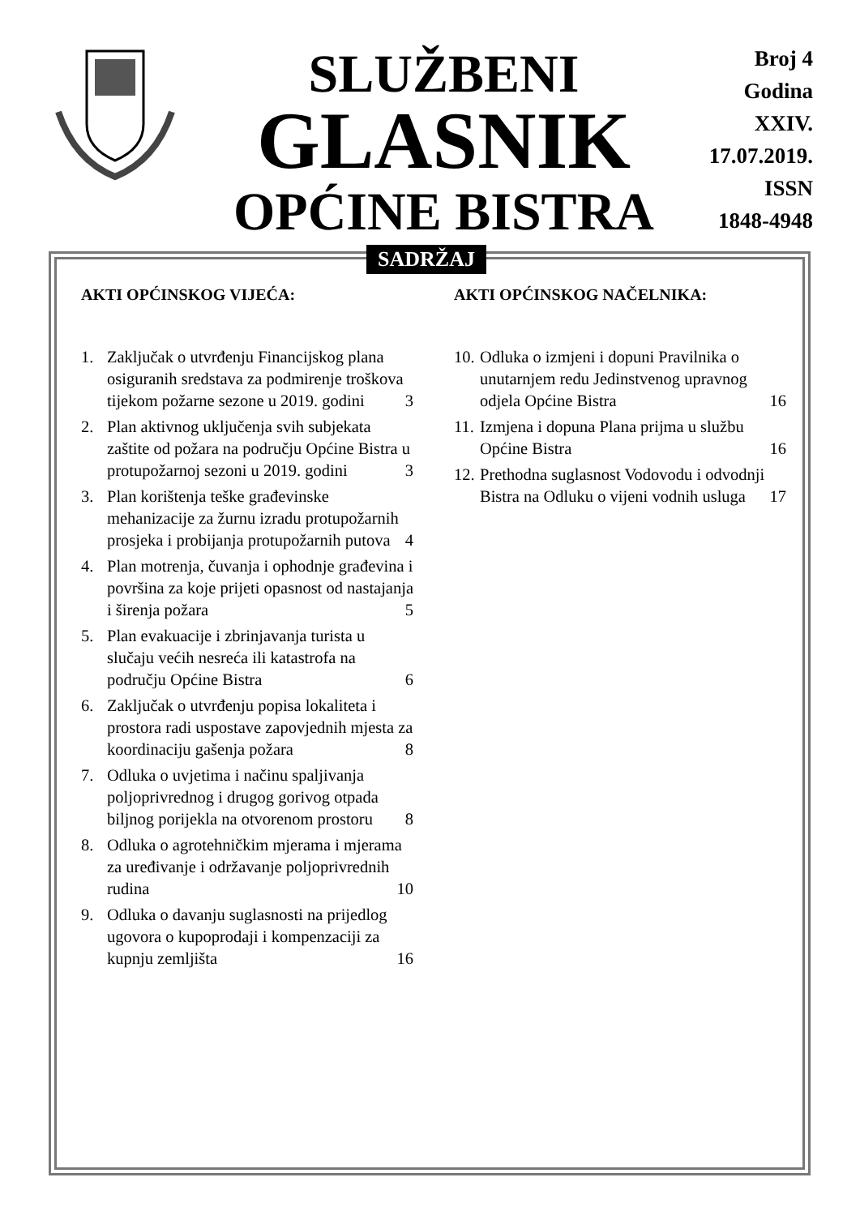SLUŽBENI
GLASNIK
OPĆINE BISTRA
Broj 4
Godina XXIV.
17.07.2019.
ISSN
1848-4948
SADRŽAJ
AKTI OPĆINSKOG VIJEĆA:
1. Zaključak o utvrđenju Financijskog plana osiguranih sredstava za podmirenje troškova tijekom požarne sezone u 2019. godini 3
2. Plan aktivnog uključenja svih subjekata zaštite od požara na području Općine Bistra u protupožarnoj sezoni u 2019. godini 3
3. Plan korištenja teške građevinske mehanizacije za žurnu izradu protupožarnih prosjeka i probijanja protupožarnih putova 4
4. Plan motrenja, čuvanja i ophodnje građevina i površina za koje prijeti opasnost od nastajanja i širenja požara 5
5. Plan evakuacije i zbrinjavanja turista u slučaju većih nesreća ili katastrofa na području Općine Bistra 6
6. Zaključak o utvrđenju popisa lokaliteta i prostora radi uspostave zapovjednih mjesta za koordinaciju gašenja požara 8
7. Odluka o uvjetima i načinu spaljivanja poljoprivrednog i drugog gorivog otpada biljnog porijekla na otvorenom prostoru 8
8. Odluka o agrotehničkim mjerama i mjerama za uređivanje i održavanje poljoprivrednih rudina 10
9. Odluka o davanju suglasnosti na prijedlog ugovora o kupoprodaji i kompenzaciji za kupnju zemljišta 16
AKTI OPĆINSKOG NAČELNIKA:
10.
Odluka o izmjeni i dopuni Pravilnika o unutarnjem redu Jedinstvenog upravnog odjela Općine Bistra 16
11.
Izmjena i dopuna Plana prijma u službu Općine Bistra 16
12.
Prethodna suglasnost Vodovodu i odvodnji Bistra na Odluku o vijeni vodnih usluga 17